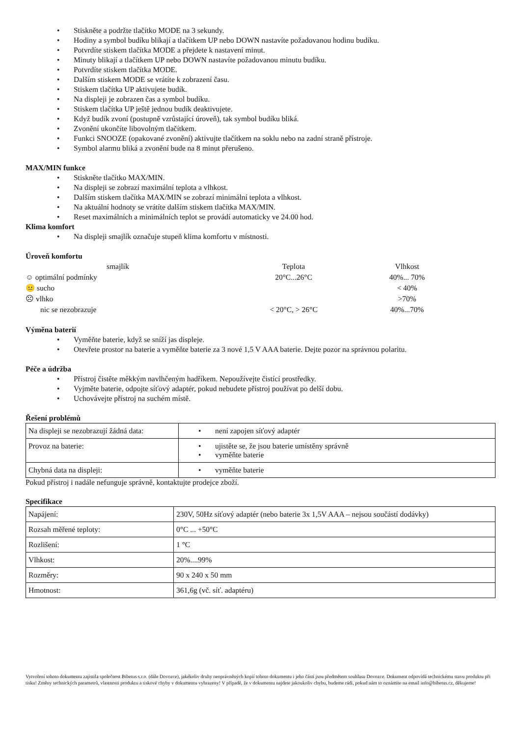• Stiskněte a podržte tlačítko MODE na 3 sekundy.
• Hodiny a symbol budíku blikají a tlačítkem UP nebo DOWN nastavíte požadovanou hodinu budíku.
• Potvrdíte stiskem tlačítka MODE a přejdete k nastavení minut.
• Minuty blikají a tlačítkem UP nebo DOWN nastavíte požadovanou minutu budíku.
• Potvrdíte stiskem tlačítka MODE.
• Dalším stiskem MODE se vrátíte k zobrazení času.
• Stiskem tlačítka UP aktivujete budík.
• Na displeji je zobrazen čas a symbol budíku.
• Stiskem tlačítka UP ještě jednou budík deaktivujete.
• Když budík zvoní (postupně vzrůstající úroveň), tak symbol budíku bliká.
• Zvonění ukončíte libovolným tlačítkem.
• Funkci SNOOZE (opakované zvonění) aktivujte tlačítkem na soklu nebo na zadní straně přístroje.
• Symbol alarmu bliká a zvonění bude na 8 minut přerušeno.
MAX/MIN funkce
• Stiskněte tlačítko MAX/MIN.
• Na displeji se zobrazí maximální teplota a vlhkost.
• Dalším stiskem tlačítka MAX/MIN se zobrazí minimální teplota a vlhkost.
• Na aktuální hodnoty se vrátíte dalším stiskem tlačítka MAX/MIN.
• Reset maximálních a minimálních teplot se provádí automaticky ve 24.00 hod.
Klima komfort
• Na displeji smajlík označuje stupeň klima komfortu v místnosti.
Úroveň komfortu
| smajlík | Teplota | Vlhkost |
| ☺ optimální podmínky | 20°C...26°C | 40%... 70% |
| 😐 sucho | | < 40% |
| ☹ vlhko | | >70% |
| nic se nezobrazuje | < 20°C, > 26°C | 40%...70% |
Výměna baterií
• Vyměňte baterie, když se sníží jas displeje.
• Otevřete prostor na baterie a vyměňte baterie za 3 nové 1,5 V AAA baterie. Dejte pozor na správnou polaritu.
Péče a údržba
• Přístroj čistěte měkkým navlhčeným hadříkem. Nepoužívejte čistící prostředky.
• Vyjměte baterie, odpojte síťový adaptér, pokud nebudete přístroj používat po delší dobu.
• Uchovávejte přístroj na suchém místě.
Řešení problémů
| Na displeji se nezobrazují žádná data: | • není zapojen síťový adaptér |
| Provoz na baterie: | • ujistěte se, že jsou baterie umístěny správně • vyměňte baterie |
| Chybná data na displeji: | • vyměňte baterie |
Pokud přístroj i nadále nefunguje správně, kontaktujte prodejce zboží.
Specifikace
| Napájení: | 230V, 50Hz síťový adaptér (nebo baterie 3x 1,5V AAA – nejsou součástí dodávky) |
| Rozsah měřené teploty: | 0°C ... +50°C |
| Rozlišení: | 1 °C |
| Vlhkost: | 20%....99% |
| Rozměry: | 90 x 240 x 50 mm |
| Hmotnost: | 361,6g (vč. síť. adaptéru) |
Vytvoření tohoto dokumentu zajistila společnost Bibetus s.r.o. (dále Dovozce), jakékoliv druhy neoprávněných kopií tohoto dokumentu i jeho částí jsou předmětem souhlasu Dovozce. Dokument odpovídá technickému stavu produktu při tisku! Změny technických parametrů, vlastnosti produktu a tiskové chyby v dokumentu vyhrazeny! V případě, že v dokumentu najdete jakoukoliv chybu, budeme rádi, pokud nám to oznámite na email info@bibetus.cz, děkujeme!